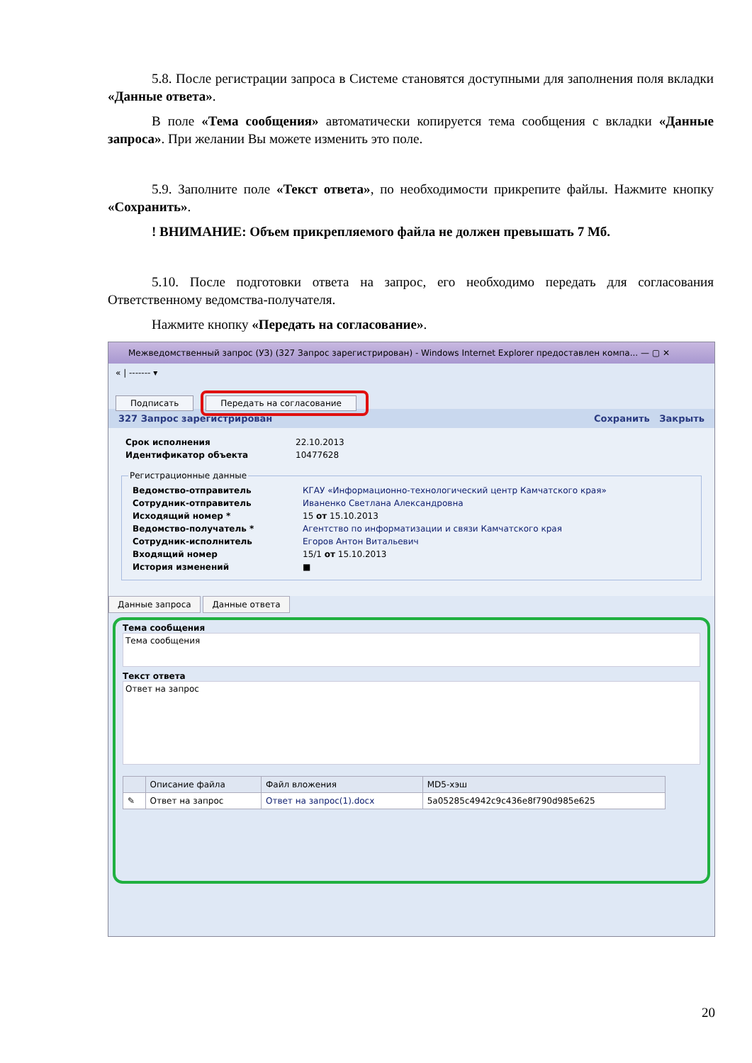5.8. После регистрации запроса в Системе становятся доступными для заполнения поля вкладки «Данные ответа».
В поле «Тема сообщения» автоматически копируется тема сообщения с вкладки «Данные запроса». При желании Вы можете изменить это поле.
5.9. Заполните поле «Текст ответа», по необходимости прикрепите файлы. Нажмите кнопку «Сохранить».
! ВНИМАНИЕ: Объем прикрепляемого файла не должен превышать 7 Мб.
5.10. После подготовки ответа на запрос, его необходимо передать для согласования Ответственному ведомства-получателя.
Нажмите кнопку «Передать на согласование».
Межведомственный запрос (УЗ) (327 Запрос зарегистрирован) - Windows Internet Explorer предоставлен компа... — ▢ ✕
« | ------- ▾
Подписать Передать на согласование
327 Запрос зарегистрирован Сохранить Закрыть
| Срок исполнения | 22.10.2013 |
| Идентификатор объекта | 10477628 |
Регистрационные данные
| Ведомство-отправитель | КГАУ «Информационно-технологический центр Камчатского края» |
| Сотрудник-отправитель | Иваненко Светлана Александровна |
| Исходящий номер * | 15 от 15.10.2013 |
| Ведомство-получатель * | Агентство по информатизации и связи Камчатского края |
| Сотрудник-исполнитель | Егоров Антон Витальевич |
| Входящий номер | 15/1 от 15.10.2013 |
| История изменений | ■ |
Данные запроса Данные ответа
Тема сообщения
Тема сообщения
Текст ответа
Ответ на запрос
| | Описание файла | Файл вложения | MD5-хэш |
| --- | --- | --- | --- |
| ✎ | Ответ на запрос | Ответ на запрос(1).docx | 5a05285c4942c9c436e8f790d985e625 |
20